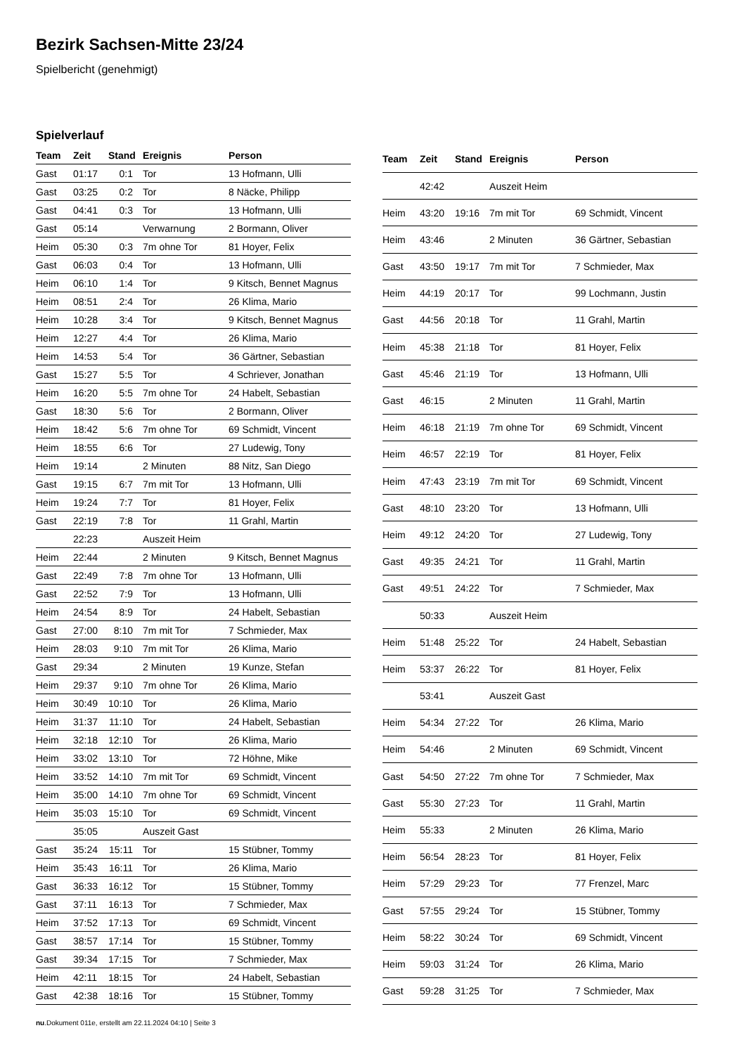Bezirk Sachsen-Mitte 23/24
Spielbericht (genehmigt)
Spielverlauf
| Team | Zeit | Stand | Ereignis | Person |
| --- | --- | --- | --- | --- |
| Gast | 01:17 | 0:1 | Tor | 13 Hofmann, Ulli |
| Gast | 03:25 | 0:2 | Tor | 8 Näcke, Philipp |
| Gast | 04:41 | 0:3 | Tor | 13 Hofmann, Ulli |
| Gast | 05:14 | | Verwarnung | 2 Bormann, Oliver |
| Heim | 05:30 | 0:3 | 7m ohne Tor | 81 Hoyer, Felix |
| Gast | 06:03 | 0:4 | Tor | 13 Hofmann, Ulli |
| Heim | 06:10 | 1:4 | Tor | 9 Kitsch, Bennet Magnus |
| Heim | 08:51 | 2:4 | Tor | 26 Klima, Mario |
| Heim | 10:28 | 3:4 | Tor | 9 Kitsch, Bennet Magnus |
| Heim | 12:27 | 4:4 | Tor | 26 Klima, Mario |
| Heim | 14:53 | 5:4 | Tor | 36 Gärtner, Sebastian |
| Gast | 15:27 | 5:5 | Tor | 4 Schriever, Jonathan |
| Heim | 16:20 | 5:5 | 7m ohne Tor | 24 Habelt, Sebastian |
| Gast | 18:30 | 5:6 | Tor | 2 Bormann, Oliver |
| Heim | 18:42 | 5:6 | 7m ohne Tor | 69 Schmidt, Vincent |
| Heim | 18:55 | 6:6 | Tor | 27 Ludewig, Tony |
| Heim | 19:14 | | 2 Minuten | 88 Nitz, San Diego |
| Gast | 19:15 | 6:7 | 7m mit Tor | 13 Hofmann, Ulli |
| Heim | 19:24 | 7:7 | Tor | 81 Hoyer, Felix |
| Gast | 22:19 | 7:8 | Tor | 11 Grahl, Martin |
| | 22:23 | | Auszeit Heim | |
| Heim | 22:44 | | 2 Minuten | 9 Kitsch, Bennet Magnus |
| Gast | 22:49 | 7:8 | 7m ohne Tor | 13 Hofmann, Ulli |
| Gast | 22:52 | 7:9 | Tor | 13 Hofmann, Ulli |
| Heim | 24:54 | 8:9 | Tor | 24 Habelt, Sebastian |
| Gast | 27:00 | 8:10 | 7m mit Tor | 7 Schmieder, Max |
| Heim | 28:03 | 9:10 | 7m mit Tor | 26 Klima, Mario |
| Gast | 29:34 | | 2 Minuten | 19 Kunze, Stefan |
| Heim | 29:37 | 9:10 | 7m ohne Tor | 26 Klima, Mario |
| Heim | 30:49 | 10:10 | Tor | 26 Klima, Mario |
| Heim | 31:37 | 11:10 | Tor | 24 Habelt, Sebastian |
| Heim | 32:18 | 12:10 | Tor | 26 Klima, Mario |
| Heim | 33:02 | 13:10 | Tor | 72 Höhne, Mike |
| Heim | 33:52 | 14:10 | 7m mit Tor | 69 Schmidt, Vincent |
| Heim | 35:00 | 14:10 | 7m ohne Tor | 69 Schmidt, Vincent |
| Heim | 35:03 | 15:10 | Tor | 69 Schmidt, Vincent |
| | 35:05 | | Auszeit Gast | |
| Gast | 35:24 | 15:11 | Tor | 15 Stübner, Tommy |
| Heim | 35:43 | 16:11 | Tor | 26 Klima, Mario |
| Gast | 36:33 | 16:12 | Tor | 15 Stübner, Tommy |
| Gast | 37:11 | 16:13 | Tor | 7 Schmieder, Max |
| Heim | 37:52 | 17:13 | Tor | 69 Schmidt, Vincent |
| Gast | 38:57 | 17:14 | Tor | 15 Stübner, Tommy |
| Gast | 39:34 | 17:15 | Tor | 7 Schmieder, Max |
| Heim | 42:11 | 18:15 | Tor | 24 Habelt, Sebastian |
| Gast | 42:38 | 18:16 | Tor | 15 Stübner, Tommy |
| Team | Zeit | Stand | Ereignis | Person |
| --- | --- | --- | --- | --- |
| | 42:42 | | Auszeit Heim | |
| Heim | 43:20 | 19:16 | 7m mit Tor | 69 Schmidt, Vincent |
| Heim | 43:46 | | 2 Minuten | 36 Gärtner, Sebastian |
| Gast | 43:50 | 19:17 | 7m mit Tor | 7 Schmieder, Max |
| Heim | 44:19 | 20:17 | Tor | 99 Lochmann, Justin |
| Gast | 44:56 | 20:18 | Tor | 11 Grahl, Martin |
| Heim | 45:38 | 21:18 | Tor | 81 Hoyer, Felix |
| Gast | 45:46 | 21:19 | Tor | 13 Hofmann, Ulli |
| Gast | 46:15 | | 2 Minuten | 11 Grahl, Martin |
| Heim | 46:18 | 21:19 | 7m ohne Tor | 69 Schmidt, Vincent |
| Heim | 46:57 | 22:19 | Tor | 81 Hoyer, Felix |
| Heim | 47:43 | 23:19 | 7m mit Tor | 69 Schmidt, Vincent |
| Gast | 48:10 | 23:20 | Tor | 13 Hofmann, Ulli |
| Heim | 49:12 | 24:20 | Tor | 27 Ludewig, Tony |
| Gast | 49:35 | 24:21 | Tor | 11 Grahl, Martin |
| Gast | 49:51 | 24:22 | Tor | 7 Schmieder, Max |
| | 50:33 | | Auszeit Heim | |
| Heim | 51:48 | 25:22 | Tor | 24 Habelt, Sebastian |
| Heim | 53:37 | 26:22 | Tor | 81 Hoyer, Felix |
| | 53:41 | | Auszeit Gast | |
| Heim | 54:34 | 27:22 | Tor | 26 Klima, Mario |
| Heim | 54:46 | | 2 Minuten | 69 Schmidt, Vincent |
| Gast | 54:50 | 27:22 | 7m ohne Tor | 7 Schmieder, Max |
| Gast | 55:30 | 27:23 | Tor | 11 Grahl, Martin |
| Heim | 55:33 | | 2 Minuten | 26 Klima, Mario |
| Heim | 56:54 | 28:23 | Tor | 81 Hoyer, Felix |
| Heim | 57:29 | 29:23 | Tor | 77 Frenzel, Marc |
| Gast | 57:55 | 29:24 | Tor | 15 Stübner, Tommy |
| Heim | 58:22 | 30:24 | Tor | 69 Schmidt, Vincent |
| Heim | 59:03 | 31:24 | Tor | 26 Klima, Mario |
| Gast | 59:28 | 31:25 | Tor | 7 Schmieder, Max |
nu.Dokument 011e, erstellt am 22.11.2024 04:10 | Seite 3